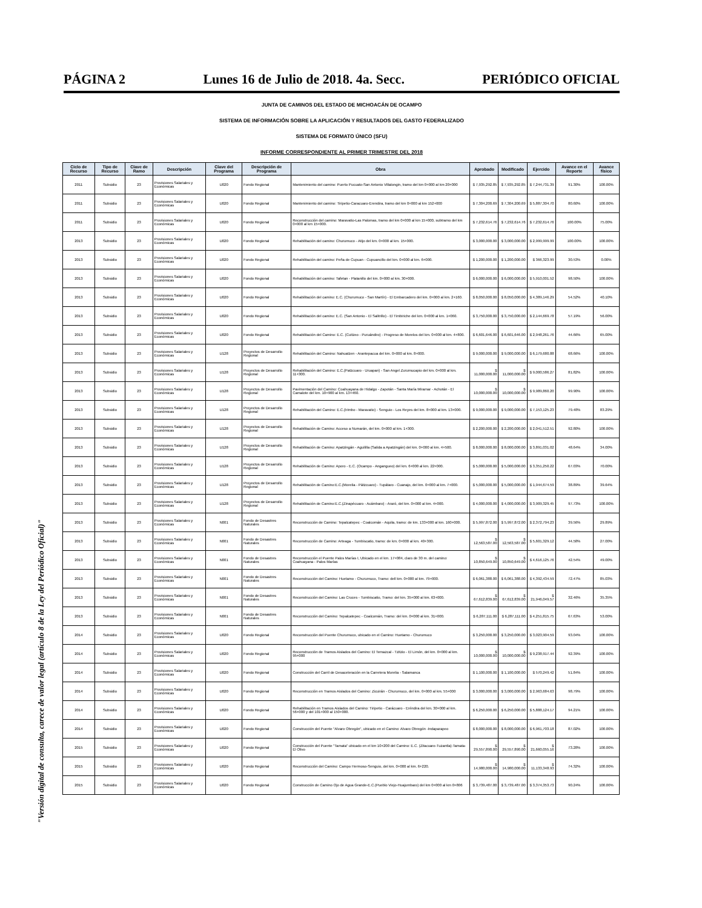PÁGINA 2 Lunes 16 de Julio de 2018. 4a. Secc. PERIÓDICO OFICIAL
JUNTA DE CAMINOS DEL ESTADO DE MICHOACÁN DE OCAMPO
SISTEMA DE INFORMACIÓN SOBRE LA APLICACIÓN Y RESULTADOS DEL GASTO FEDERALIZADO
SISTEMA DE FORMATO ÚNICO (SFU)
INFORME CORRESPONDIENTE AL PRIMER TRIMESTRE DEL 2018
| Ciclo de Recurso | Tipo de Recurso | Clave de Ramo | Descripción | Clave del Programa | Descripción de Programa | Obra | Aprobado | Modificado | Ejercido | Avance en el Reporte | Avance físico |
| --- | --- | --- | --- | --- | --- | --- | --- | --- | --- | --- | --- |
| 2011 | Subsidio | 23 | Provisiones Salariales y Económicas | U020 | Fondo Regional | Mantenimiento del camino: Puerto Pucuato-San Antonio Villalongin, tramo del km 0+000 al km 20+000 | $ 7,935,292.85 | $ 7,935,292.85 | $ 7,244,731.39 | 91.30% | 100.00% |
| 2011 | Subsidio | 23 | Provisiones Salariales y Económicas | U020 | Fondo Regional | Mantenimiento del camino: Tiripetio-Caracuaro-Erendira, tramo del km 0+000 al km 152+000 | $ 7,304,200.69 | $ 7,304,200.69 | $ 5,887,304.70 | 80.60% | 100.00% |
| 2011 | Subsidio | 23 | Provisiones Salariales y Económicas | U020 | Fondo Regional | Reconstrucción del camino: Maravatio-Las Palomas, tramo del km 0+000 al km 15+000, subtramo del km 0+000 al km 15+000. | $ 7,232,614.76 | $ 7,232,614.76 | $ 7,232,614.76 | 100.00% | 75.00% |
| 2013 | Subsidio | 23 | Provisiones Salariales y Económicas | U020 | Fondo Regional | Rehabilitación del camino: Churumuco - Atijo del km. 0+000 al km. 15+000. | $ 3,000,000.00 | $ 3,000,000.00 | $ 2,999,999.99 | 100.00% | 100.00% |
| 2013 | Subsidio | 23 | Provisiones Salariales y Económicas | U020 | Fondo Regional | Rehabilitación del camino: Peña de Cupuan - Cupuancillo del km. 0+000 al km. 6+000. | $ 1,200,000.00 | $ 1,200,000.00 | $ 366,323.99 | 30.53% | 0.00% |
| 2013 | Subsidio | 23 | Provisiones Salariales y Económicas | U020 | Fondo Regional | Rehabilitación del camino: Tafetan - Platanillo del km. 0+000 al km. 30+000. | $ 6,000,000.00 | $ 6,000,000.00 | $ 5,910,001.52 | 98.50% | 100.00% |
| 2013 | Subsidio | 23 | Provisiones Salariales y Económicas | U020 | Fondo Regional | Rehabilitación del camino: E.C. (Churumuco - San Martín) - El Embarcadero del km. 0+000 al km. 2+160. | $ 8,050,000.00 | $ 8,050,000.00 | $ 4,389,146.29 | 54.52% | 40.10% |
| 2013 | Subsidio | 23 | Provisiones Salariales y Económicas | U020 | Fondo Regional | Rehabilitación del camino: E.C. (San Antonio - El Salitrillo) - El Timbiriche del km. 0+000 al km. 1+060. | $ 3,750,000.00 | $ 3,750,000.00 | $ 2,144,669.78 | 57.19% | 56.00% |
| 2013 | Subsidio | 23 | Provisiones Salariales y Económicas | U020 | Fondo Regional | Rehabilitación del Camino: E.C. (Cuitzeo - Puruándiro) - Progreso de Morelos del km. 0+000 al km. 4+800. | $ 6,601,646.00 | $ 6,601,646.00 | $ 2,948,261.76 | 44.66% | 65.00% |
| 2013 | Subsidio | 23 | Provisiones Salariales y Económicas | U128 | Proyectos de Desarrollo Regional | Rehabilitación del Camino: Nahuatzen - Arantepacua del km. 0+000 al km. 8+000. | $ 9,000,000.00 | $ 9,000,000.00 | $ 6,179,680.88 | 68.66% | 100.00% |
| 2013 | Subsidio | 23 | Provisiones Salariales y Económicas | U128 | Proyectos de Desarrollo Regional | Rehabilitación del Camino: E.C.(Patzcuaro - Uruapan) - San Angel Zurumucapio del km. 0+000 al km. 11+300. | $ 11,000,000.00 | $ 11,000,000.00 | $ 9,000,586.27 | 81.82% | 100.00% |
| 2013 | Subsidio | 23 | Provisiones Salariales y Económicas | U128 | Proyectos de Desarrollo Regional | Pavimentación del Camino: Coahuayana de Hidalgo - Zapotán - Santa María Miramar - Achotán - El Camalote del km. 10+900 al km. 13+460. | $ 10,000,000.00 | $ 10,000,000.00 | $ 9,989,860.20 | 99.90% | 100.00% |
| 2013 | Subsidio | 23 | Provisiones Salariales y Económicas | U128 | Proyectos de Desarrollo Regional | Rehabilitación del Camino: E.C.(Irimbo - Maravatio) - Senguio - Los Reyes del km. 8+000 al km. 13+000. | $ 9,000,000.00 | $ 9,000,000.00 | $ 7,153,125.23 | 79.48% | 83.29% |
| 2013 | Subsidio | 23 | Provisiones Salariales y Económicas | U128 | Proyectos de Desarrollo Regional | Rehabilitación de Camino: Acceso a Numarán, del km. 0+000 al km. 1+300. | $ 2,200,000.00 | $ 2,200,000.00 | $ 2,041,512.51 | 92.80% | 100.00% |
| 2013 | Subsidio | 23 | Provisiones Salariales y Económicas | U128 | Proyectos de Desarrollo Regional | Rehabilitación de Camino: Apatzingán - Aguililla (Salida a Apatzingán) del km. 0+000 al km. 4+500. | $ 8,000,000.00 | $ 8,000,000.00 | $ 3,891,031.02 | 48.64% | 34.00% |
| 2013 | Subsidio | 23 | Provisiones Salariales y Económicas | U128 | Proyectos de Desarrollo Regional | Rehabilitación de Camino: Aporo - E.C. (Ocampo - Angangueo) del km. 6+000 al km. 22+000. | $ 5,000,000.00 | $ 5,000,000.00 | $ 3,351,250.22 | 67.03% | 70.00% |
| 2013 | Subsidio | 23 | Provisiones Salariales y Económicas | U128 | Proyectos de Desarrollo Regional | Rehabilitación de Camino:E.C.(Morelia - Pátzcuaro) - Tupátaro - Cuanajo, del km. 0+000 al km. 7+000. | $ 5,000,000.00 | $ 5,000,000.00 | $ 1,944,674.59 | 38.89% | 39.64% |
| 2013 | Subsidio | 23 | Provisiones Salariales y Económicas | U128 | Proyectos de Desarrollo Regional | Rehabilitación de Camino:E.C.(Zinapécuaro - Acámbaro) - Araró, del km. 0+000 al km. 4+000. | $ 4,000,000.00 | $ 4,000,000.00 | $ 3,909,329.45 | 97.73% | 100.00% |
| 2013 | Subsidio | 23 | Provisiones Salariales y Económicas | N001 | Fondo de Desastres Naturales | Reconstrucción de Camino: Tepalcatepec - Coalcomán - Aquila, tramo: de km. 133+000 al km. 160+000. | $ 5,997,872.00 | $ 5,997,872.00 | $ 2,372,794.23 | 39.56% | 29.89% |
| 2013 | Subsidio | 23 | Provisiones Salariales y Económicas | N001 | Fondo de Desastres Naturales | Reconstrucción de Camino: Arteaga - Tumbiscatio, tramo: de km. 0+000 al km. 40+300. | $ 12,563,587.00 | $ 12,563,587.00 | $ 5,601,329.12 | 44.58% | 27.00% |
| 2013 | Subsidio | 23 | Provisiones Salariales y Económicas | N001 | Fondo de Desastres Naturales | Reconstrucción el Puente Palos Marías I, Ubicado en el km. 17+084, claro de 30 m. del camino: Coahuayana - Palos Marías | $ 10,850,649.00 | $ 10,850,649.00 | $ 4,616,125.76 | 42.54% | 49.00% |
| 2013 | Subsidio | 23 | Provisiones Salariales y Económicas | N001 | Fondo de Desastres Naturales | Reconstrucción del Camino: Huetamo - Churumuco, Tramo: dell km. 0+000 al km. 79+000. | $ 6,061,388.00 | $ 6,061,388.00 | $ 4,392,434.59 | 72.47% | 85.03% |
| 2013 | Subsidio | 23 | Provisiones Salariales y Económicas | N001 | Fondo de Desastres Naturales | Reconstrucción del Camino: Las Cruces - Tumbiscatio, Tramo: del km. 35+000 al km. 63+000. | $ 67,612,839.00 | $ 67,612,839.00 | $ 21,946,049.57 | 32.46% | 35.35% |
| 2013 | Subsidio | 23 | Provisiones Salariales y Económicas | N001 | Fondo de Desastres Naturales | Reconstrucción del Camino: Tepalcatepec - Coalcomán, Tramo: del km. 0+000 al km. 31+000. | $ 6,287,111.00 | $ 6,287,111.00 | $ 4,251,815.75 | 67.63% | 53.00% |
| 2014 | Subsidio | 23 | Provisiones Salariales y Económicas | U020 | Fondo Regional | Reconstrucción del Puente Churumuco, ubicado en el Camino: Huetamo - Churumuco | $ 3,250,000.00 | $ 3,250,000.00 | $ 3,023,904.59 | 93.04% | 100.00% |
| 2014 | Subsidio | 23 | Provisiones Salariales y Económicas | U020 | Fondo Regional | Reconstrucción de Tramos Aislados del Camino: El Temazcal - Tzitzio - El Limón, del km. 0+000 al km. 95+000 | $ 10,000,000.00 | $ 10,000,000.00 | $ 9,238,917.44 | 92.39% | 100.00% |
| 2014 | Subsidio | 23 | Provisiones Salariales y Económicas | U020 | Fondo Regional | Construcción del Carril de Desaceleración en la Carretera Morelia - Salamanca | $ 1,100,000.00 | $ 1,100,000.00 | $ 570,249.42 | 51.84% | 100.00% |
| 2014 | Subsidio | 23 | Provisiones Salariales y Económicas | U020 | Fondo Regional | Reconstrucción en Tramos Aislados del Camino: Zicuirán - Churumuco, del km. 0+000 al km. 55+000 | $ 3,000,000.00 | $ 3,000,000.00 | $ 2,963,684.63 | 98.79% | 100.00% |
| 2014 | Subsidio | 23 | Provisiones Salariales y Económicas | U020 | Fondo Regional | Rehabilitación en Tramos Aislados del Camino: Tiripetio - Carácuaro - Eréndira del km. 30+000 al km. 56+000 y del 101+000 al 150+000. | $ 6,250,000.00 | $ 6,250,000.00 | $ 5,888,124.17 | 94.21% | 100.00% |
| 2014 | Subsidio | 23 | Provisiones Salariales y Económicas | U020 | Fondo Regional | Construcción del Puente "Alvaro Obregón", ubicado en el Camino: Alvaro Obregón -Indaparapeo | $ 8,000,000.00 | $ 8,000,000.00 | $ 6,961,703.18 | 87.02% | 100.00% |
| 2015 | Subsidio | 23 | Provisiones Salariales y Económicas | U020 | Fondo Regional | Construcción del Puente "Tamata" ubicado en el km 10+200 del Camino: E.C. (Zitacuaro-Tuzantla)-Tamata-El Olivo | $ 29,557,890.00 | $ 29,557,890.00 | $ 21,660,055.16 | 73.28% | 100.00% |
| 2015 | Subsidio | 23 | Provisiones Salariales y Económicas | U020 | Fondo Regional | Reconstrucción del Camino: Campo Hermoso-Senguio, del km. 0+000 al km. 6+220. | $ 14,980,000.00 | $ 14,980,000.00 | $ 11,133,348.93 | 74.32% | 100.00% |
| 2015 | Subsidio | 23 | Provisiones Salariales y Económicas | U020 | Fondo Regional | Construcción de Camino Ojo de Agua Grande-E.C.(Pueblo Viejo-Huajumbaro) del km 0+000 al km 0+806 | $ 3,739,487.00 | $ 3,739,487.00 | $ 3,374,353.73 | 90.24% | 100.00% |
"Versión digital de consulta, carece de valor legal (artículo 8 de la Ley del Periódico Oficial)"